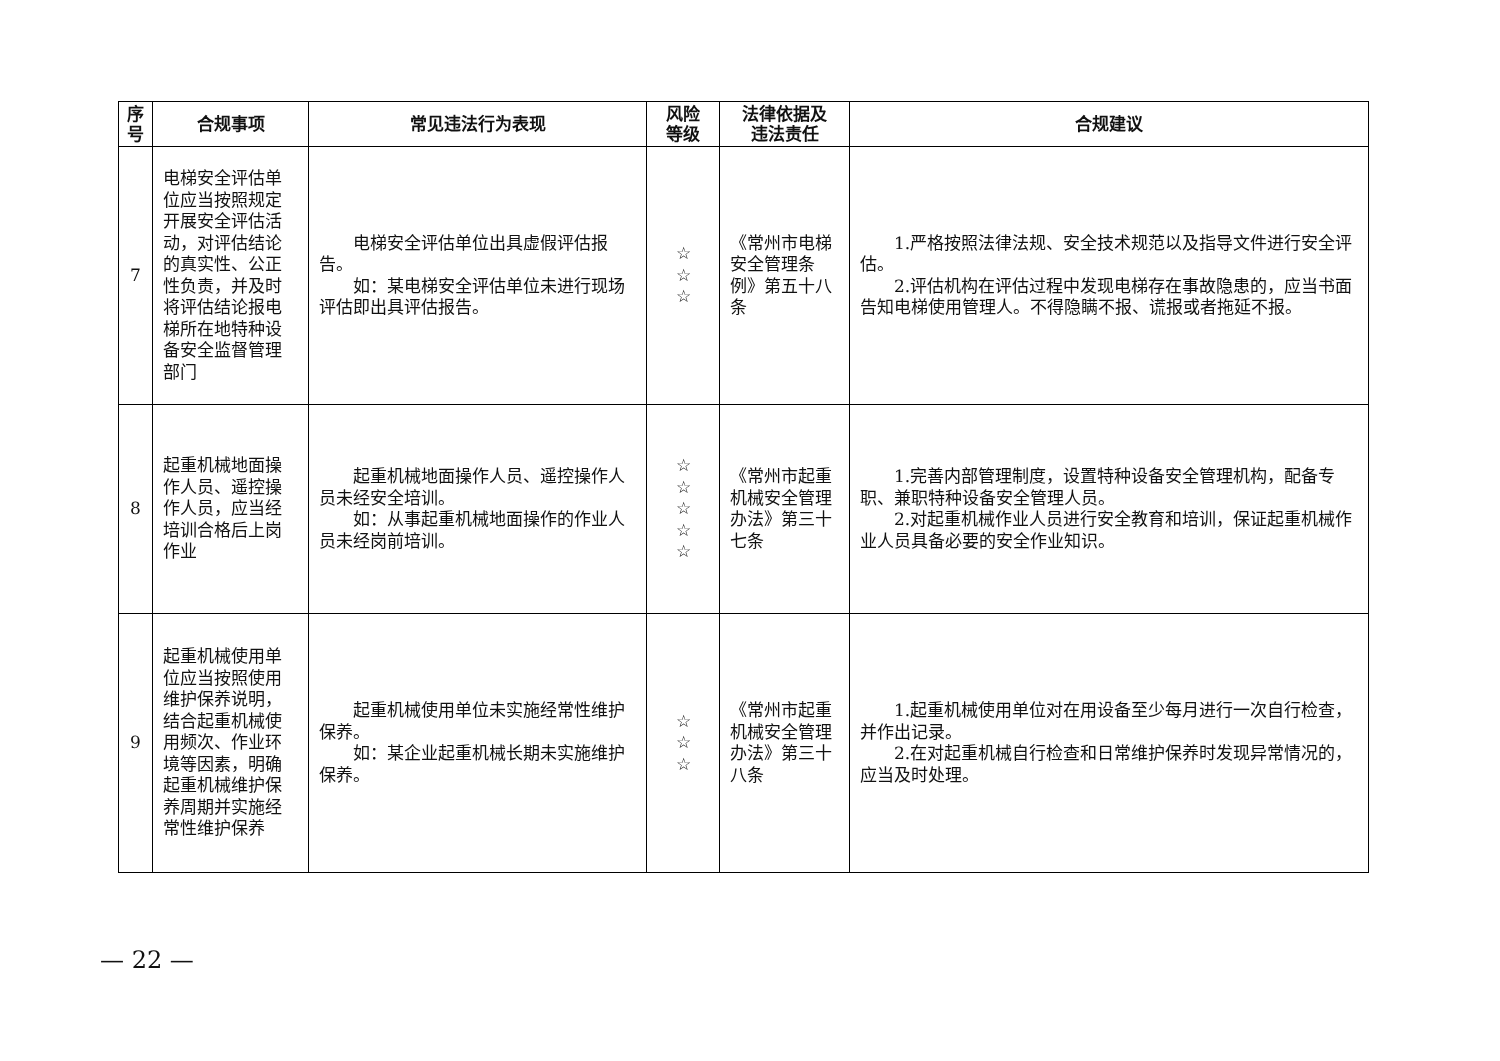| 序 号 | 合规事项 | 常见违法行为表现 | 风险 等级 | 法律依据及 违法责任 | 合规建议 |
| --- | --- | --- | --- | --- | --- |
| 7 | 电梯安全评估单位应当按照规定开展安全评估活动，对评估结论的真实性、公正性负责，并及时将评估结论报电梯所在地特种设备安全监督管理部门 | 电梯安全评估单位出具虚假评估报告。 如：某电梯安全评估单位未进行现场评估即出具评估报告。 | ☆ ☆ ☆ | 《常州市电梯安全管理条例》第五十八条 | 1.严格按照法律法规、安全技术规范以及指导文件进行安全评估。 2.评估机构在评估过程中发现电梯存在事故隐患的，应当书面告知电梯使用管理人。不得隐瞒不报、谎报或者拖延不报。 |
| 8 | 起重机械地面操作人员、遥控操作人员，应当经培训合格后上岗作业 | 起重机械地面操作人员、遥控操作人员未经安全培训。 如：从事起重机械地面操作的作业人员未经岗前培训。 | ☆ ☆ ☆ ☆ ☆ | 《常州市起重机械安全管理办法》第三十七条 | 1.完善内部管理制度，设置特种设备安全管理机构，配备专职、兼职特种设备安全管理人员。 2.对起重机械作业人员进行安全教育和培训，保证起重机械作业人员具备必要的安全作业知识。 |
| 9 | 起重机械使用单位应当按照使用维护保养说明，结合起重机械使用频次、作业环境等因素，明确起重机械维护保养周期并实施经常性维护保养 | 起重机械使用单位未实施经常性维护保养。 如：某企业起重机械长期未实施维护保养。 | ☆ ☆ ☆ | 《常州市起重机械安全管理办法》第三十八条 | 1.起重机械使用单位对在用设备至少每月进行一次自行检查，并作出记录。 2.在对起重机械自行检查和日常维护保养时发现异常情况的，应当及时处理。 |
— 22 —